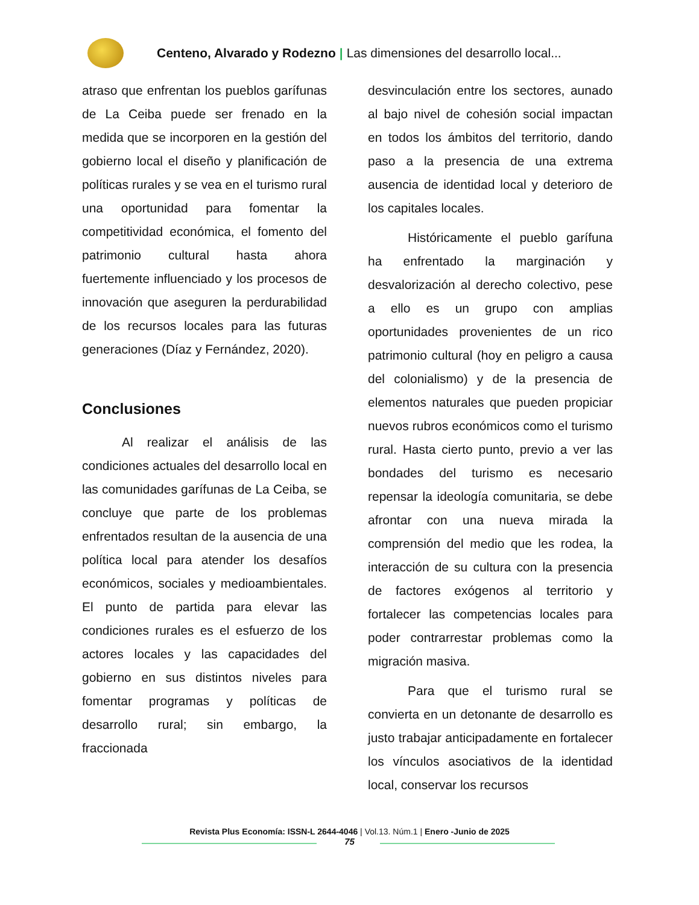Centeno, Alvarado y Rodezno | Las dimensiones del desarrollo local...
atraso que enfrentan los pueblos garífunas de La Ceiba puede ser frenado en la medida que se incorporen en la gestión del gobierno local el diseño y planificación de políticas rurales y se vea en el turismo rural una oportunidad para fomentar la competitividad económica, el fomento del patrimonio cultural hasta ahora fuertemente influenciado y los procesos de innovación que aseguren la perdurabilidad de los recursos locales para las futuras generaciones (Díaz y Fernández, 2020).
Conclusiones
Al realizar el análisis de las condiciones actuales del desarrollo local en las comunidades garífunas de La Ceiba, se concluye que parte de los problemas enfrentados resultan de la ausencia de una política local para atender los desafíos económicos, sociales y medioambientales. El punto de partida para elevar las condiciones rurales es el esfuerzo de los actores locales y las capacidades del gobierno en sus distintos niveles para fomentar programas y políticas de desarrollo rural; sin embargo, la fraccionada
desvinculación entre los sectores, aunado al bajo nivel de cohesión social impactan en todos los ámbitos del territorio, dando paso a la presencia de una extrema ausencia de identidad local y deterioro de los capitales locales.
Históricamente el pueblo garífuna ha enfrentado la marginación y desvalorización al derecho colectivo, pese a ello es un grupo con amplias oportunidades provenientes de un rico patrimonio cultural (hoy en peligro a causa del colonialismo) y de la presencia de elementos naturales que pueden propiciar nuevos rubros económicos como el turismo rural. Hasta cierto punto, previo a ver las bondades del turismo es necesario repensar la ideología comunitaria, se debe afrontar con una nueva mirada la comprensión del medio que les rodea, la interacción de su cultura con la presencia de factores exógenos al territorio y fortalecer las competencias locales para poder contrarrestar problemas como la migración masiva.
Para que el turismo rural se convierta en un detonante de desarrollo es justo trabajar anticipadamente en fortalecer los vínculos asociativos de la identidad local, conservar los recursos
Revista Plus Economía: ISSN-L 2644-4046 | Vol.13. Núm.1 | Enero -Junio de 2025
75